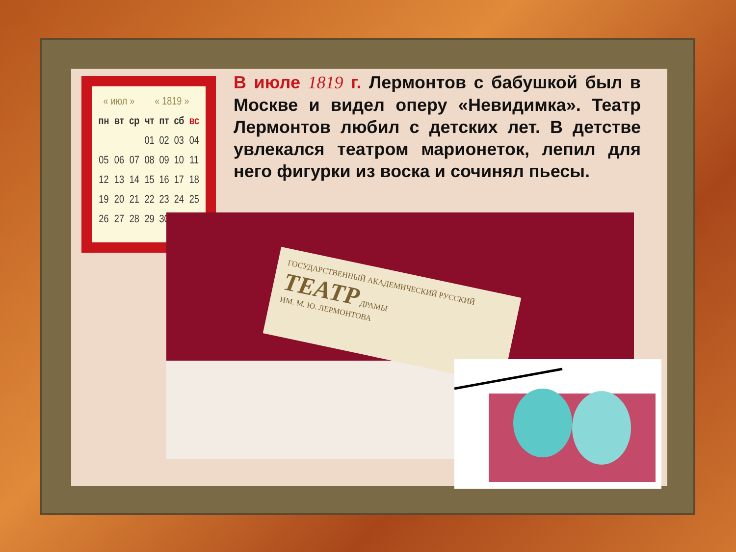| « июл » | | | « 1819 » | | | |
| пн | вт | ср | чт | пт | сб | вс |
| | | | 01 | 02 | 03 | 04 |
| 05 | 06 | 07 | 08 | 09 | 10 | 11 |
| 12 | 13 | 14 | 15 | 16 | 17 | 18 |
| 19 | 20 | 21 | 22 | 23 | 24 | 25 |
| 26 | 27 | 28 | 29 | 30 | | |
В июле 1819 г. Лермонтов с бабушкой был в Москве и видел оперу «Невидимка». Театр Лермонтов любил с детских лет. В детстве увлекался театром марионеток, лепил для него фигурки из воска и сочинял пьесы.
ГОСУДАРСТВЕННЫЙ АКАДЕМИЧЕСКИЙ РУССКИЙ ТЕАТР ДРАМЫ
ИМ. М. Ю. ЛЕРМОНТОВА